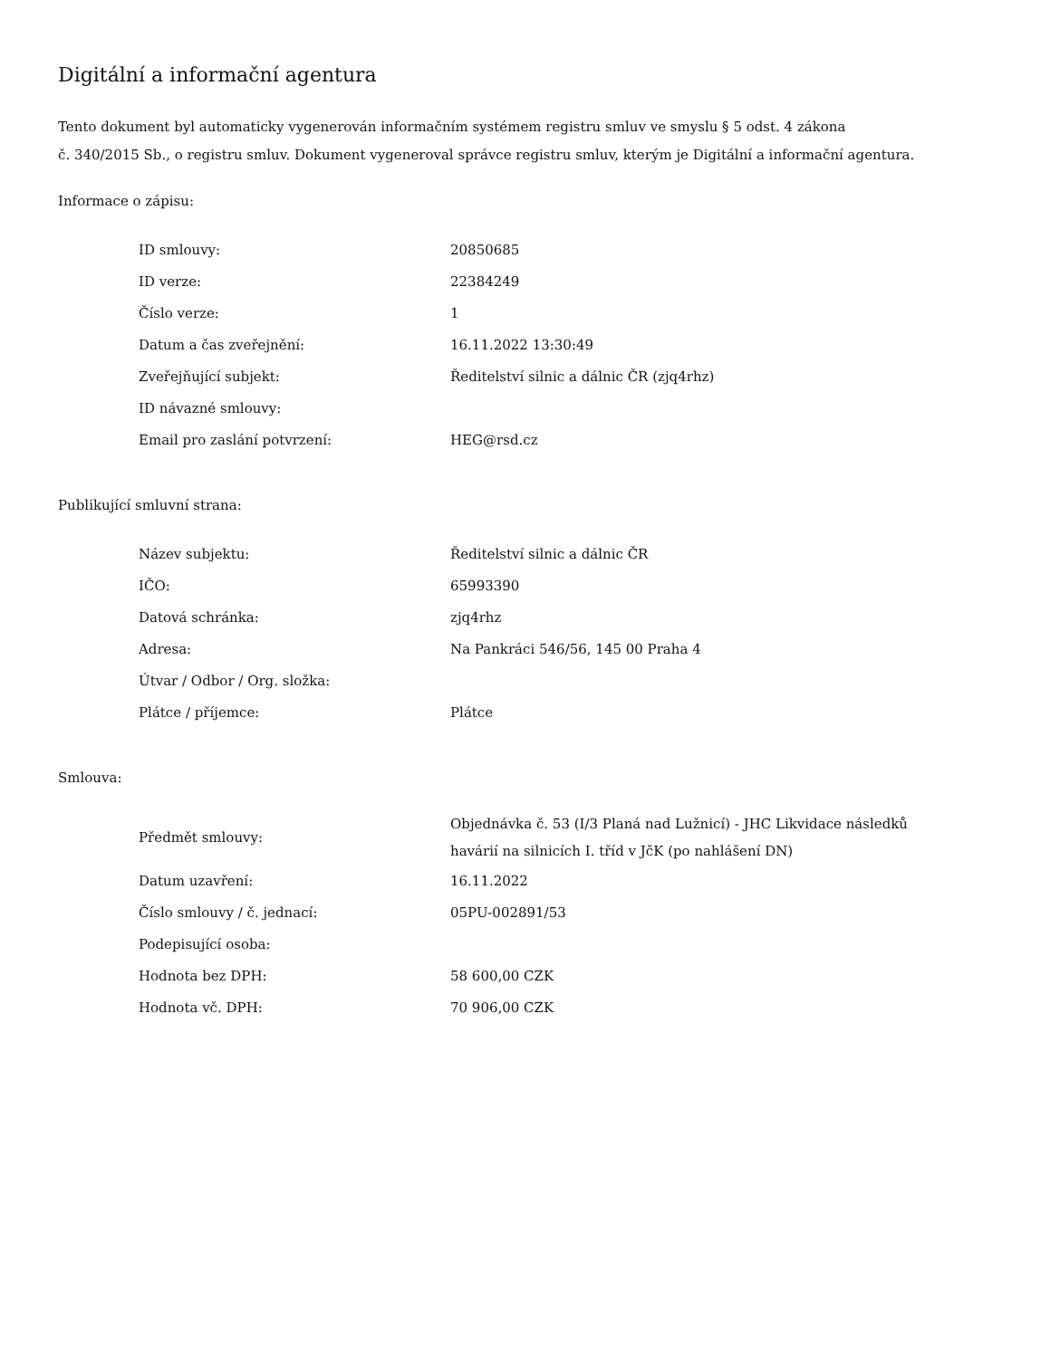Digitální a informační agentura
Tento dokument byl automaticky vygenerován informačním systémem registru smluv ve smyslu § 5 odst. 4 zákona
č. 340/2015 Sb., o registru smluv. Dokument vygeneroval správce registru smluv, kterým je Digitální a informační agentura.
Informace o zápisu:
| ID smlouvy: | 20850685 |
| ID verze: | 22384249 |
| Číslo verze: | 1 |
| Datum a čas zveřejnění: | 16.11.2022 13:30:49 |
| Zveřejňující subjekt: | Ředitelství silnic a dálnic ČR (zjq4rhz) |
| ID návazné smlouvy: | |
| Email pro zaslání potvrzení: | HEG@rsd.cz |
Publikující smluvní strana:
| Název subjektu: | Ředitelství silnic a dálnic ČR |
| IČO: | 65993390 |
| Datová schránka: | zjq4rhz |
| Adresa: | Na Pankráci 546/56, 145 00 Praha 4 |
| Útvar / Odbor / Org. složka: | |
| Plátce / příjemce: | Plátce |
Smlouva:
| Předmět smlouvy: | Objednávka č. 53 (I/3 Planá nad Lužnicí) - JHC Likvidace následků havárií na silnicích I. tříd v JčK (po nahlášení DN) |
| Datum uzavření: | 16.11.2022 |
| Číslo smlouvy / č. jednací: | 05PU-002891/53 |
| Podepisující osoba: | |
| Hodnota bez DPH: | 58 600,00 CZK |
| Hodnota vč. DPH: | 70 906,00 CZK |